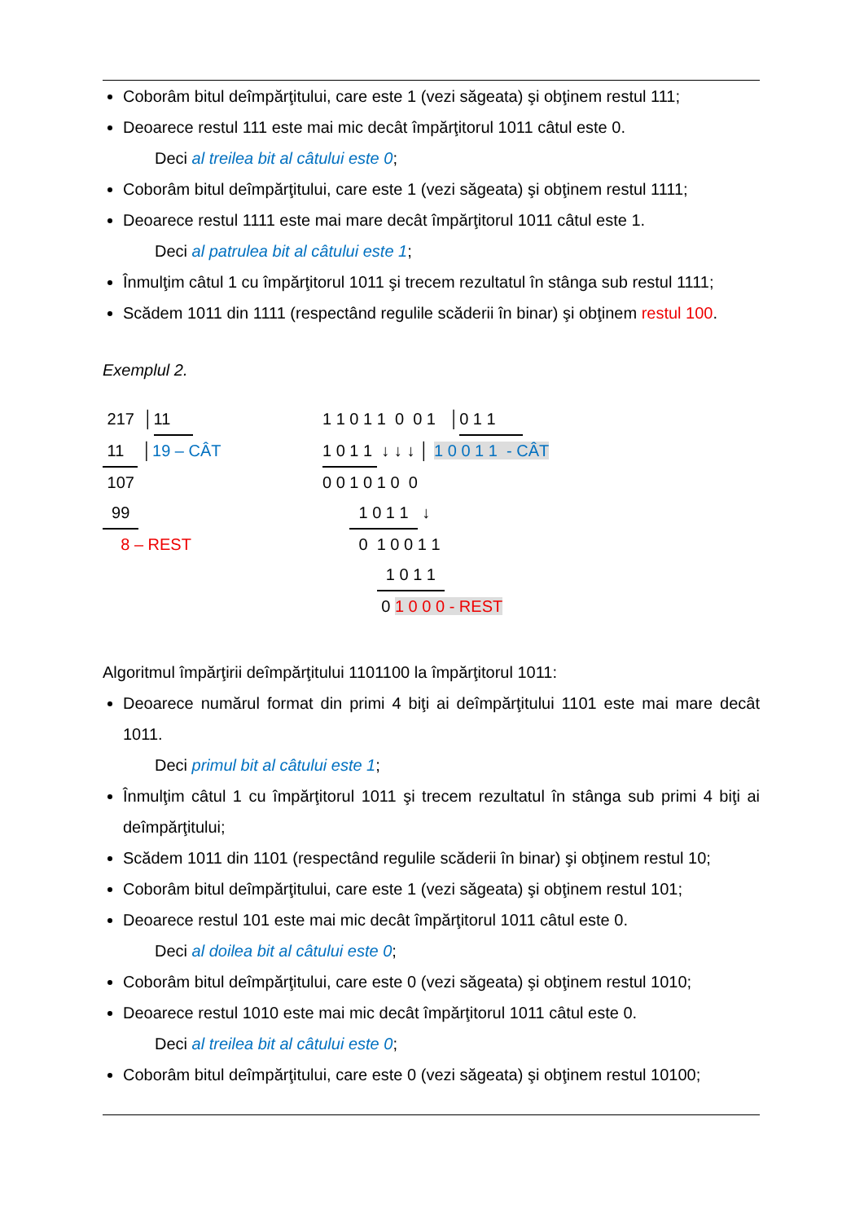Coborâm bitul deîmpărţitului, care este 1 (vezi săgeata) şi obţinem restul 111;
Deoarece restul 111 este mai mic decât împărţitorul 1011 câtul este 0.
Deci al treilea bit al câtului este 0;
Coborâm bitul deîmpărţitului, care este 1 (vezi săgeata) şi obţinem restul 1111;
Deoarece restul 1111 este mai mare decât împărţitorul 1011 câtul este 1.
Deci al patrulea bit al câtului este 1;
Înmulţim câtul 1 cu împărţitorul 1011 şi trecem rezultatul în stânga sub restul 1111;
Scădem 1011 din 1111 (respectând regulile scăderii în binar) şi obţinem restul 100.
Exemplul 2.
217 │11
11 │19 – CÂT
107
99
8 – REST
1 1 0 1 1 0 0 1 │0 1 1
1 0 1 1 ↓ ↓ ↓ │ 1 0 0 1 1 - CÂT
0 0 1 0 1 0 0
1 0 1 1 ↓
0 1 0 0 1 1
1 0 1 1
0 1 0 0 0 - REST
Algoritmul împărţirii deîmpărţitului 1101100 la împărţitorul 1011:
Deoarece numărul format din primi 4 biţi ai deîmpărţitului 1101 este mai mare decât 1011.
Deci primul bit al câtului este 1;
Înmulţim câtul 1 cu împărţitorul 1011 şi trecem rezultatul în stânga sub primi 4 biţi ai deîmpărţitului;
Scădem 1011 din 1101 (respectând regulile scăderii în binar) şi obţinem restul 10;
Coborâm bitul deîmpărţitului, care este 1 (vezi săgeata) şi obţinem restul 101;
Deoarece restul 101 este mai mic decât împărţitorul 1011 câtul este 0.
Deci al doilea bit al câtului este 0;
Coborâm bitul deîmpărţitului, care este 0 (vezi săgeata) şi obţinem restul 1010;
Deoarece restul 1010 este mai mic decât împărţitorul 1011 câtul este 0.
Deci al treilea bit al câtului este 0;
Coborâm bitul deîmpărţitului, care este 0 (vezi săgeata) şi obţinem restul 10100;